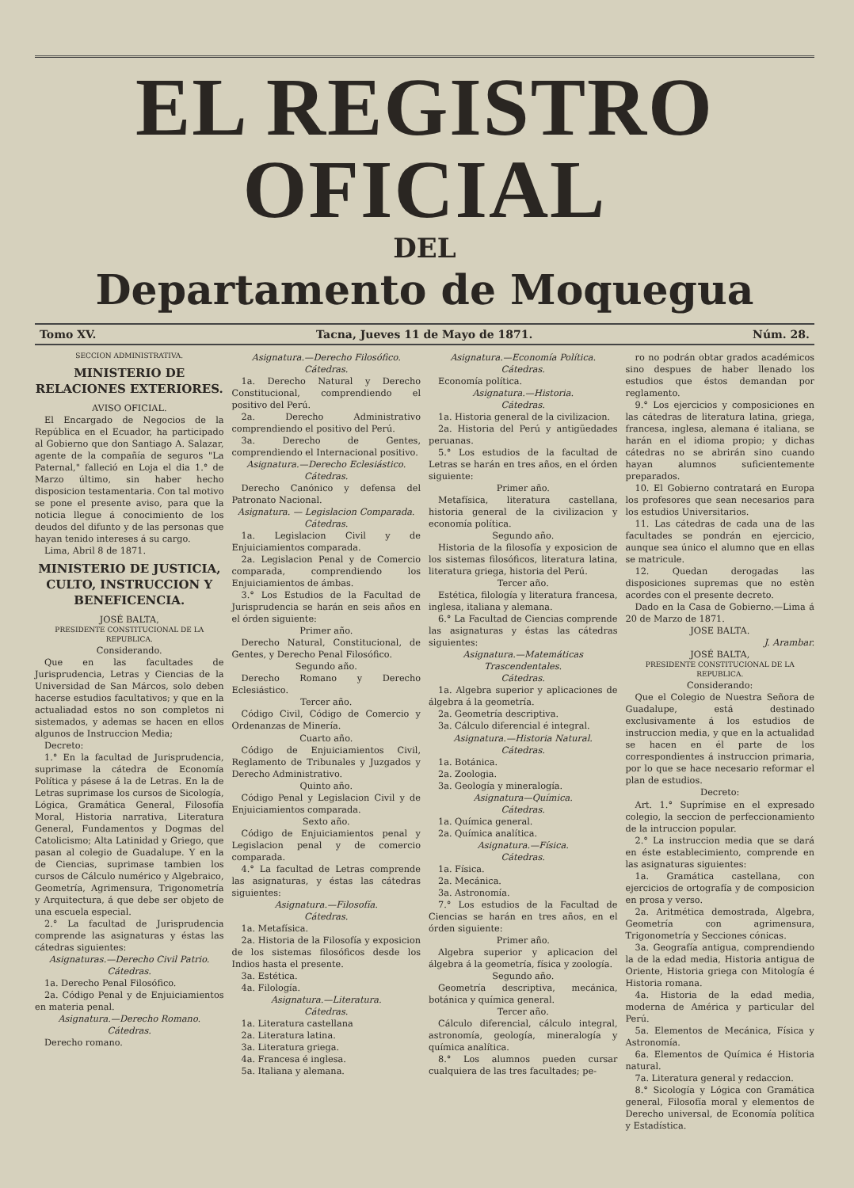EL REGISTRO OFICIAL
DEL
Departamento de Moquegua
Tomo XV. Tacna, Jueves 11 de Mayo de 1871. Núm. 28.
SECCION ADMINISTRATIVA.
MINISTERIO DE RELACIONES EXTERIORES.
AVISO OFICIAL.
El Encargado de Negocios de la República en el Ecuador, ha participado al Gobierno que don Santiago A. Salazar, agente de la compañía de seguros "La Paternal," falleció en Loja el dia 1.° de Marzo último, sin haber hecho disposicion testamentaria. Con tal motivo se pone el presente aviso, para que la noticia llegue á conocimiento de los deudos del difunto y de las personas que hayan tenido intereses á su cargo.
Lima, Abril 8 de 1871.
MINISTERIO DE JUSTICIA, CULTO, INSTRUCCION Y BENEFICENCIA.
JOSÉ BALTA,
PRESIDENTE CONSTITUCIONAL DE LA REPUBLICA.
Considerando.
Que en las facultades de Jurisprudencia, Letras y Ciencias de la Universidad de San Márcos, solo deben hacerse estudios facultativos; y que en la actualiadad estos no son completos ni sistemados, y ademas se hacen en ellos algunos de Instruccion Media;
Decreto:
1.° En la facultad de Jurisprudencia, suprimase la cátedra de Economía Política y pásese á la de Letras. En la de Letras suprimase los cursos de Sicología, Lógica, Gramática General, Filosofía Moral, Historia narrativa, Literatura General, Fundamentos y Dogmas del Catolicismo; Alta Latinidad y Griego, que pasan al colegio de Guadalupe. Y en la de Ciencias, suprimase tambien los cursos de Cálculo numérico y Algebraico, Geometría, Agrimensura, Trigonometría y Arquitectura, á que debe ser objeto de una escuela especial.
2.° La facultad de Jurisprudencia comprende las asignaturas y éstas las cátedras siguientes:
Asignaturas.—Derecho Civil Patrio.
Cátedras.
1a. Derecho Penal Filosófico.
2a. Código Penal y de Enjuiciamientos en materia penal.
Asignatura.—Derecho Romano.
Cátedras.
Derecho romano.
Asignatura.—Derecho Filosófico.
Cátedras.
1a. Derecho Natural y Derecho Constitucional, comprendiendo el positivo del Perú.
2a. Derecho Administrativo comprendiendo el positivo del Perú.
3a. Derecho de Gentes, comprendiendo el Internacional positivo.
Asignatura.—Derecho Eclesiástico.
Cátedras.
Derecho Canónico y defensa del Patronato Nacional.
Asignatura. — Legislacion Comparada.
Cátedras.
1a. Legislacion Civil y de Enjuiciamientos comparada.
2a. Legislacion Penal y de Comercio comparada, comprendiendo los Enjuiciamientos de ámbas.
3.° Los Estudios de la Facultad de Jurisprudencia se harán en seis años en el órden siguiente:
Primer año.
Derecho Natural, Constitucional, de Gentes, y Derecho Penal Filosófico.
Segundo año.
Derecho Romano y Derecho Eclesiástico.
Tercer año.
Código Civil, Código de Comercio y Ordenanzas de Minería.
Cuarto año.
Código de Enjuiciamientos Civil, Reglamento de Tribunales y Juzgados y Derecho Administrativo.
Quinto año.
Código Penal y Legislacion Civil y de Enjuiciamientos comparada.
Sexto año.
Código de Enjuiciamientos penal y Legislacion penal y de comercio comparada.
4.° La facultad de Letras comprende las asignaturas, y éstas las cátedras siguientes:
Asignatura.—Filosofía.
Cátedras.
1a. Metafísica.
2a. Historia de la Filosofía y exposicion de los sistemas filosóficos desde los Indios hasta el presente.
3a. Estética.
4a. Filología.
Asignatura.—Literatura.
Cátedras.
1a. Literatura castellana
2a. Literatura latina.
3a. Literatura griega.
4a. Francesa é inglesa.
5a. Italiana y alemana.
Asignatura.—Economía Política.
Cátedras.
Economía política.
Asignatura.—Historia.
Cátedras.
1a. Historia general de la civilizacion.
2a. Historia del Perú y antigüedades peruanas.
5.° Los estudios de la facultad de Letras se harán en tres años, en el órden siguiente:
Primer año.
Metafísica, literatura castellana, historia general de la civilizacion y economía política.
Segundo año.
Historia de la filosofía y exposicion de los sistemas filosóficos, literatura latina, literatura griega, historia del Perú.
Tercer año.
Estética, filología y literatura francesa, inglesa, italiana y alemana.
6.° La Facultad de Ciencias comprende las asignaturas y éstas las cátedras siguientes:
Asignatura.—Matemáticas Trascendentales.
Cátedras.
1a. Algebra superior y aplicaciones de álgebra á la geometría.
2a. Geometría descriptiva.
3a. Cálculo diferencial é integral.
Asignatura.—Historia Natural.
Cátedras.
1a. Botánica.
2a. Zoologia.
3a. Geología y mineralogía.
Asignatura—Química.
Cátedras.
1a. Química general.
2a. Química analítica.
Asignatura.—Física.
Cátedras.
1a. Física.
2a. Mecánica.
3a. Astronomía.
7.° Los estudios de la Facultad de Ciencias se harán en tres años, en el órden siguiente:
Primer año.
Algebra superior y aplicacion del álgebra á la geometría, física y zoología.
Segundo año.
Geometría descriptiva, mecánica, botánica y química general.
Tercer año.
Cálculo diferencial, cálculo integral, astronomía, geología, mineralogía y química analítica.
8.° Los alumnos pueden cursar cualquiera de las tres facultades; pe-
ro no podrán obtar grados académicos sino despues de haber llenado los estudios que éstos demandan por reglamento.
9.° Los ejercicios y composiciones en las cátedras de literatura latina, griega, francesa, inglesa, alemana é italiana, se harán en el idioma propio; y dichas cátedras no se abrirán sino cuando hayan alumnos suficientemente preparados.
10. El Gobierno contratará en Europa los profesores que sean necesarios para los estudios Universitarios.
11. Las cátedras de cada una de las facultades se pondrán en ejercicio, aunque sea único el alumno que en ellas se matricule.
12. Quedan derogadas las disposiciones supremas que no estèn acordes con el presente decreto.
Dado en la Casa de Gobierno.—Lima á 20 de Marzo de 1871.
JOSE BALTA.
J. Arambar.
JOSÉ BALTA,
PRESIDENTE CONSTITUCIONAL DE LA REPUBLICA.
Considerando:
Que el Colegio de Nuestra Señora de Guadalupe, está destinado exclusivamente á los estudios de instruccion media, y que en la actualidad se hacen en él parte de los correspondientes á instruccion primaria, por lo que se hace necesario reformar el plan de estudios.
Decreto:
Art. 1.° Suprímise en el expresado colegio, la seccion de perfeccionamiento de la intruccion popular.
2.° La instruccion media que se dará en éste establecimiento, comprende en las asignaturas siguientes:
1a. Gramática castellana, con ejercicios de ortografía y de composicion en prosa y verso.
2a. Aritmética demostrada, Algebra, Geometría con agrimensura, Trigonometría y Secciones cónicas.
3a. Geografía antigua, comprendiendo la de la edad media, Historia antigua de Oriente, Historia griega con Mitología é Historia romana.
4a. Historia de la edad media, moderna de América y particular del Perú.
5a. Elementos de Mecánica, Física y Astronomía.
6a. Elementos de Química é Historia natural.
7a. Literatura general y redaccion.
8.° Sicología y Lógica con Gramática general, Filosofía moral y elementos de Derecho universal, de Economía política y Estadística.